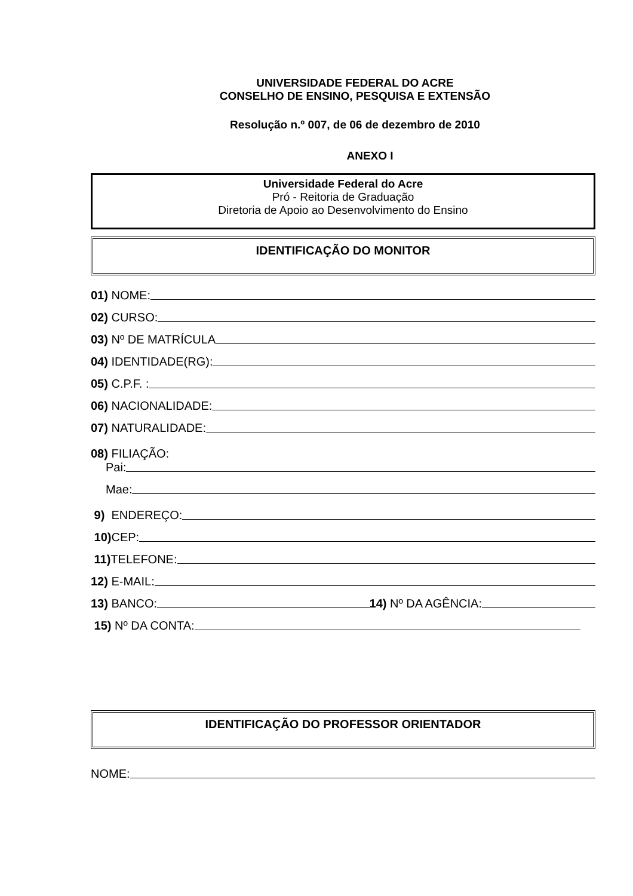UNIVERSIDADE FEDERAL DO ACRE
CONSELHO DE ENSINO, PESQUISA E EXTENSÃO
Resolução n.º 007, de 06 de dezembro de 2010
ANEXO I
Universidade Federal do Acre
Pró - Reitoria de Graduação
Diretoria de Apoio ao Desenvolvimento do Ensino
IDENTIFICAÇÃO DO MONITOR
01) NOME:
02) CURSO:
03) Nº DE MATRÍCULA
04) IDENTIDADE(RG):
05) C.P.F. :
06) NACIONALIDADE:
07) NATURALIDADE:
08) FILIAÇÃO:
Pai:
Mae:
9) ENDEREÇO:
10) CEP:
11) TELEFONE:
12) E-MAIL:
13) BANCO: 14) Nº DA AGÊNCIA:
15) Nº DA CONTA:
IDENTIFICAÇÃO DO PROFESSOR ORIENTADOR
NOME: